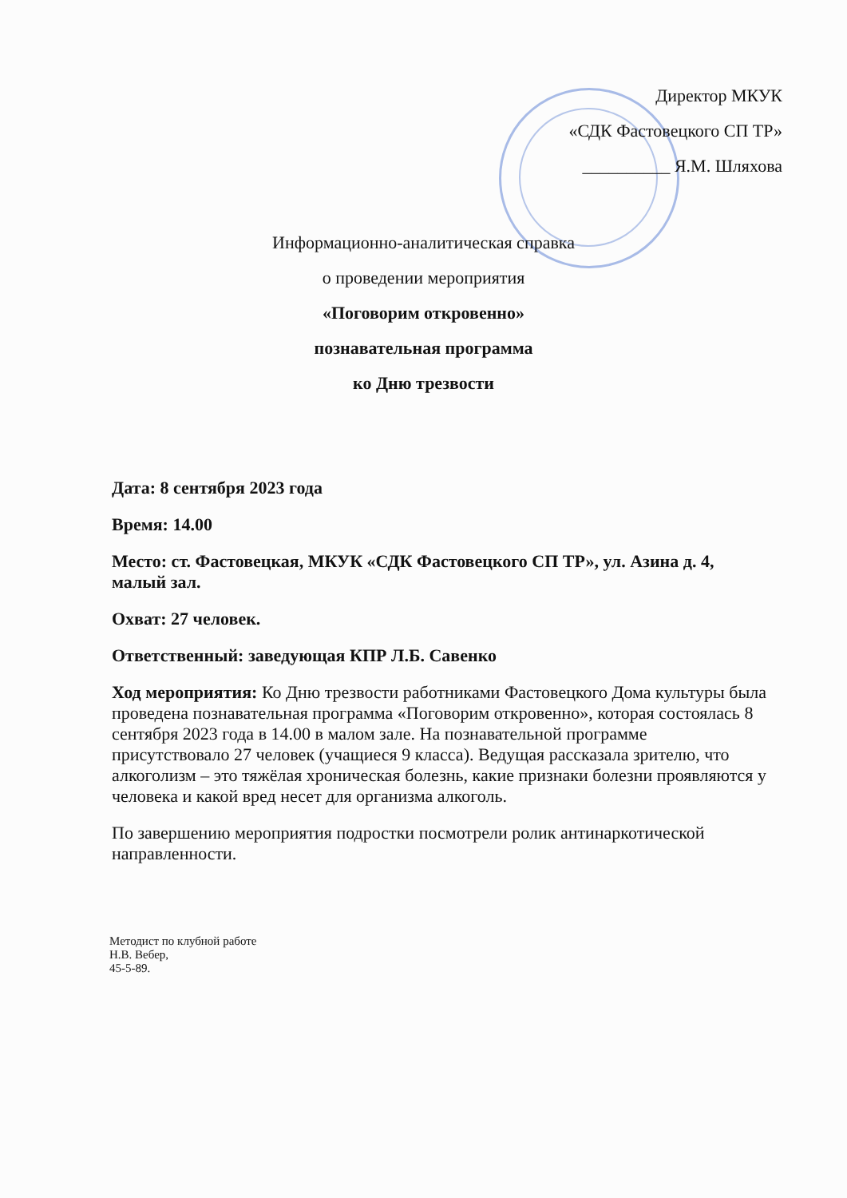Директор МКУК
«СДК Фастовецкого СП ТР»
__________ Я.М. Шляхова
Информационно-аналитическая справка
о проведении мероприятия
«Поговорим откровенно»
познавательная программа
ко Дню трезвости
Дата: 8 сентября 2023 года
Время: 14.00
Место: ст. Фастовецкая, МКУК «СДК Фастовецкого СП ТР», ул. Азина д. 4, малый зал.
Охват: 27 человек.
Ответственный: заведующая КПР Л.Б. Савенко
Ход мероприятия: Ко Дню трезвости работниками Фастовецкого Дома культуры была проведена познавательная программа «Поговорим откровенно», которая состоялась 8 сентября 2023 года в 14.00 в малом зале. На познавательной программе присутствовало 27 человек (учащиеся 9 класса). Ведущая рассказала зрителю, что алкоголизм – это тяжёлая хроническая болезнь, какие признаки болезни проявляются у человека и какой вред несет для организма алкоголь.
По завершению мероприятия подростки посмотрели ролик антинаркотической направленности.
Методист по клубной работе
Н.В. Вебер,
45-5-89.